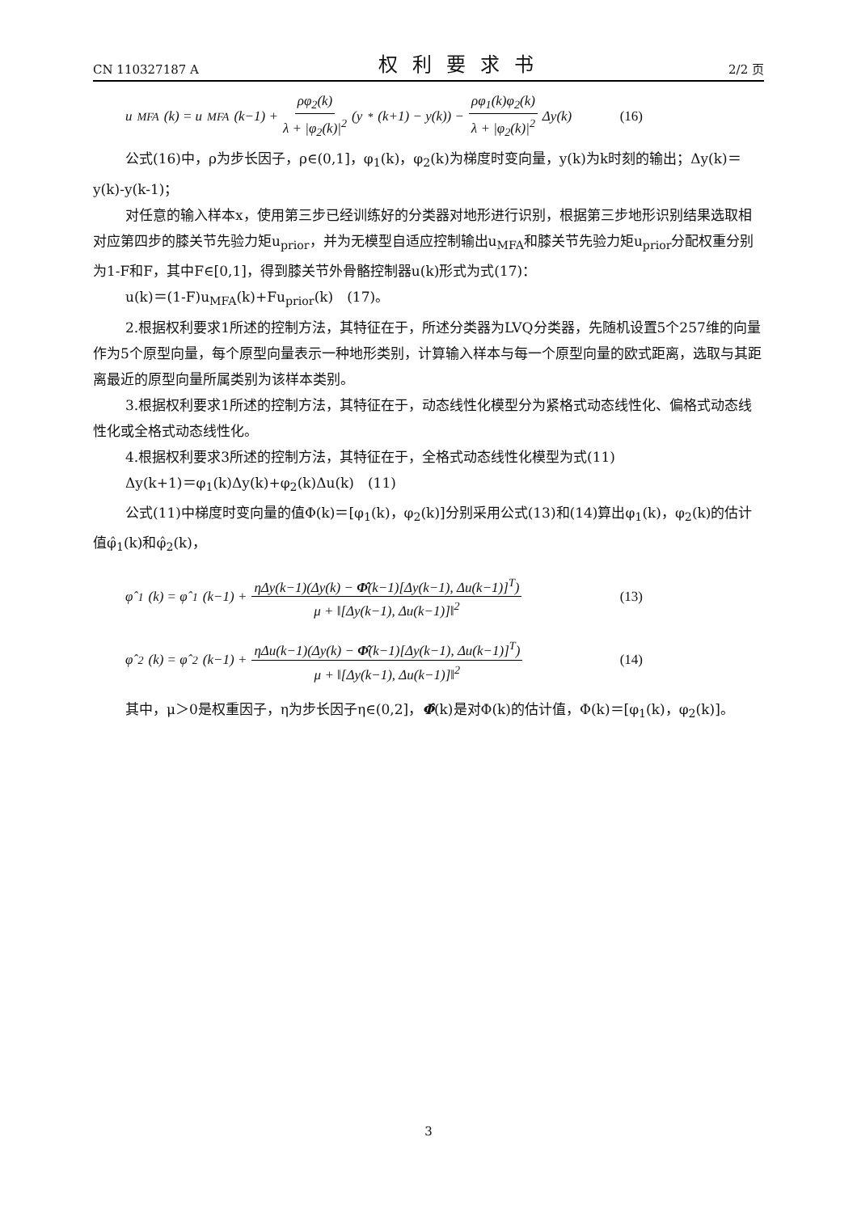CN 110327187 A 权利要求书 2/2 页
u<sub>MFA</sub>(k) = u<sub>MFA</sub>(k−1) + ρφ<sub>2</sub>(k) λ + |φ<sub>2</sub>(k)|<sup>2</sup> (y<sup>*</sup>(k+1) − y(k)) − ρφ<sub>1</sub>(k)φ<sub>2</sub>(k) λ + |φ<sub>2</sub>(k)|<sup>2</sup> Δy(k) (16)
公式(16)中，ρ为步长因子，ρ∈(0,1]，φ<sub>1</sub>(k)，φ<sub>2</sub>(k)为梯度时变向量，y(k)为k时刻的输出；Δy(k)＝y(k)-y(k-1)；
对任意的输入样本x，使用第三步已经训练好的分类器对地形进行识别，根据第三步地形识别结果选取相对应第四步的膝关节先验力矩u<sub>prior</sub>，并为无模型自适应控制输出u<sub>MFA</sub>和膝关节先验力矩u<sub>prior</sub>分配权重分别为1-F和F，其中F∈[0,1]，得到膝关节外骨骼控制器u(k)形式为式(17)：
u(k)＝(1-F)u<sub>MFA</sub>(k)+Fu<sub>prior</sub>(k)　(17)。
2.根据权利要求1所述的控制方法，其特征在于，所述分类器为LVQ分类器，先随机设置5个257维的向量作为5个原型向量，每个原型向量表示一种地形类别，计算输入样本与每一个原型向量的欧式距离，选取与其距离最近的原型向量所属类别为该样本类别。
3.根据权利要求1所述的控制方法，其特征在于，动态线性化模型分为紧格式动态线性化、偏格式动态线性化或全格式动态线性化。
4.根据权利要求3所述的控制方法，其特征在于，全格式动态线性化模型为式(11)
Δy(k+1)＝φ<sub>1</sub>(k)Δy(k)+φ<sub>2</sub>(k)Δu(k)　(11)
公式(11)中梯度时变向量的值Φ(k)＝[φ<sub>1</sub>(k)，φ<sub>2</sub>(k)]分别采用公式(13)和(14)算出φ<sub>1</sub>(k)，φ<sub>2</sub>(k)的估计值φ̂<sub>1</sub>(k)和φ̂<sub>2</sub>(k)，
φ̂<sub>1</sub>(k) = φ̂<sub>1</sub>(k−1) + ηΔy(k−1)(Δy(k) − Φ̂(k−1)[Δy(k−1), Δu(k−1)]<sup>T</sup>) μ + ‖[Δy(k−1), Δu(k−1)]‖<sup>2</sup> (13)
φ̂<sub>2</sub>(k) = φ̂<sub>2</sub>(k−1) + ηΔu(k−1)(Δy(k) − Φ̂(k−1)[Δy(k−1), Δu(k−1)]<sup>T</sup>) μ + ‖[Δy(k−1), Δu(k−1)]‖<sup>2</sup> (14)
其中，μ＞0是权重因子，η为步长因子η∈(0,2]，Φ̂(k)是对Φ(k)的估计值，Φ(k)＝[φ<sub>1</sub>(k)，φ<sub>2</sub>(k)]。
3